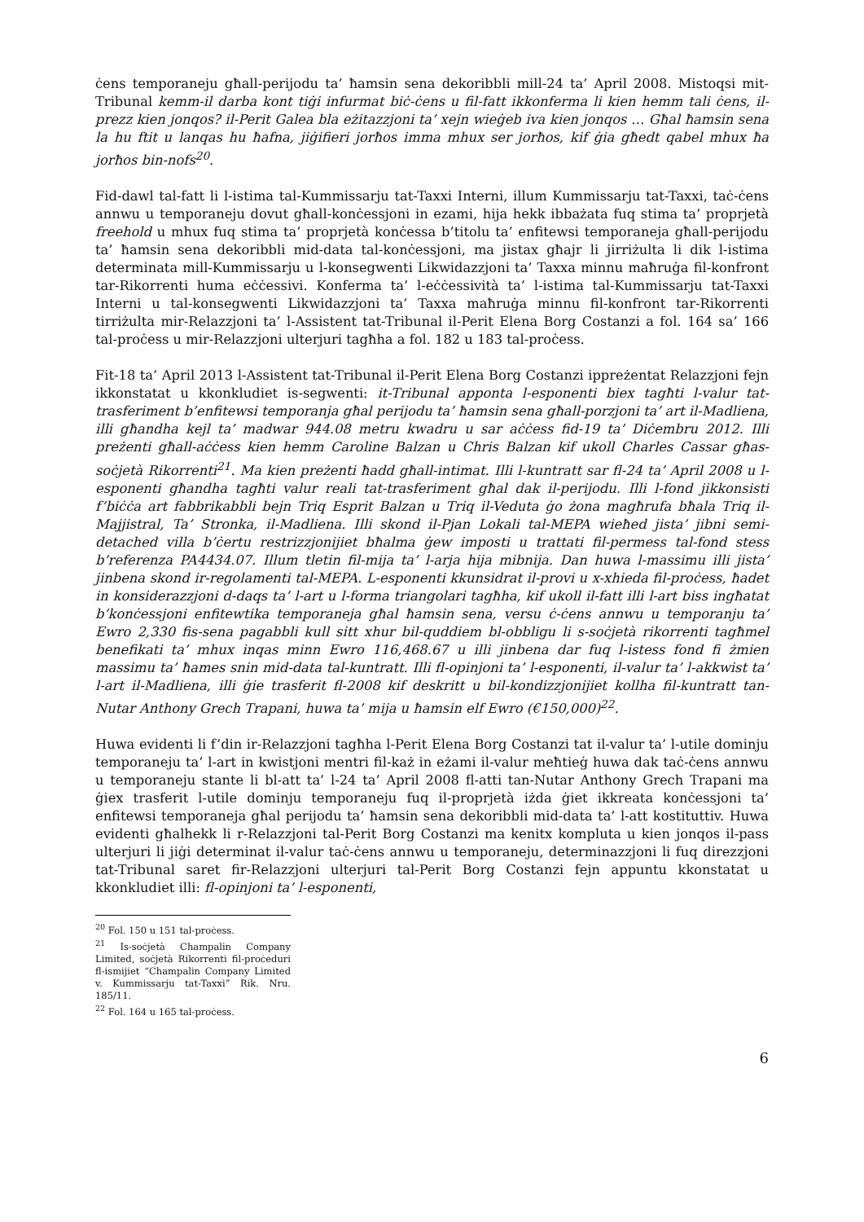ċens temporaneju għall-perijodu ta’ ħamsin sena dekoribbli mill-24 ta’ April 2008. Mistoqsi mit-Tribunal kemm-il darba kont tiġi infurmat biċ-ċens u fil-fatt ikkonferma li kien hemm tali ċens, il-prezz kien jonqos? il-Perit Galea bla eżitazzjoni ta’ xejn wieġeb iva kien jonqos … Għal ħamsin sena la hu ftit u lanqas hu ħafna, jiġifieri jorħos imma mhux ser jorħos, kif ġia għedt qabel mhux ħa jorħos bin-nofs<sup>20</sup>.
Fid-dawl tal-fatt li l-istima tal-Kummissarju tat-Taxxi Interni, illum Kummissarju tat-Taxxi, taċ-ċens annwu u temporaneju dovut għall-konċessjoni in ezami, hija hekk ibbażata fuq stima ta’ proprjetà freehold u mhux fuq stima ta’ proprjetà konċessa b’titolu ta’ enfitewsi temporaneja għall-perijodu ta’ ħamsin sena dekoribbli mid-data tal-konċessjoni, ma jistax għajr li jirriżulta li dik l-istima determinata mill-Kummissarju u l-konsegwenti Likwidazzjoni ta’ Taxxa minnu maħruġa fil-konfront tar-Rikorrenti huma eċċessivi. Konferma ta’ l-eċċessività ta’ l-istima tal-Kummissarju tat-Taxxi Interni u tal-konsegwenti Likwidazzjoni ta’ Taxxa maħruġa minnu fil-konfront tar-Rikorrenti tirriżulta mir-Relazzjoni ta’ l-Assistent tat-Tribunal il-Perit Elena Borg Costanzi a fol. 164 sa’ 166 tal-proċess u mir-Relazzjoni ulterjuri tagħha a fol. 182 u 183 tal-proċess.
Fit-18 ta’ April 2013 l-Assistent tat-Tribunal il-Perit Elena Borg Costanzi ippreżentat Relazzjoni fejn ikkonstatat u kkonkludiet is-segwenti: it-Tribunal apponta l-esponenti biex tagħti l-valur tat-trasferiment b’enfitewsi temporanja għal perijodu ta’ ħamsin sena għall-porzjoni ta’ art il-Madliena, illi għandha kejl ta’ madwar 944.08 metru kwadru u sar aċċess fid-19 ta’ Diċembru 2012. Illi preżenti għall-aċċess kien hemm Caroline Balzan u Chris Balzan kif ukoll Charles Cassar għas-soċjetà Rikorrenti<sup>21</sup>. Ma kien preżenti ħadd għall-intimat. Illi l-kuntratt sar fl-24 ta’ April 2008 u l-esponenti għandha tagħti valur reali tat-trasferiment għal dak il-perijodu. Illi l-fond jikkonsisti f’biċċa art fabbrikabbli bejn Triq Esprit Balzan u Triq il-Veduta ġo żona magħrufa bħala Triq il-Majjistral, Ta’ Stronka, il-Madliena. Illi skond il-Pjan Lokali tal-MEPA wieħed jista’ jibni semi-detached villa b’ċertu restrizzjonijiet bħalma ġew imposti u trattati fil-permess tal-fond stess b’referenza PA4434.07. Illum tletin fil-mija ta’ l-arja hija mibnija. Dan huwa l-massimu illi jista’ jinbena skond ir-regolamenti tal-MEPA. L-esponenti kkunsidrat il-provi u x-xhieda fil-proċess, ħadet in konsiderazzjoni d-daqs ta’ l-art u l-forma triangolari tagħha, kif ukoll il-fatt illi l-art biss ingħatat b’konċessjoni enfitewtika temporaneja għal ħamsin sena, versu ċ-ċens annwu u temporanju ta’ Ewro 2,330 fis-sena pagabbli kull sitt xhur bil-quddiem bl-obbligu li s-soċjetà rikorrenti tagħmel benefikati ta’ mhux inqas minn Ewro 116,468.67 u illi jinbena dar fuq l-istess fond fi żmien massimu ta’ ħames snin mid-data tal-kuntratt. Illi fl-opinjoni ta’ l-esponenti, il-valur ta’ l-akkwist ta’ l-art il-Madliena, illi ġie trasferit fl-2008 kif deskritt u bil-kondizzjonijiet kollha fil-kuntratt tan-Nutar Anthony Grech Trapani, huwa ta’ mija u ħamsin elf Ewro (€150,000)<sup>22</sup>.
Huwa evidenti li f’din ir-Relazzjoni tagħha l-Perit Elena Borg Costanzi tat il-valur ta’ l-utile dominju temporaneju ta’ l-art in kwistjoni mentri fil-każ in eżami il-valur meħtieġ huwa dak taċ-ċens annwu u temporaneju stante li bl-att ta’ l-24 ta’ April 2008 fl-atti tan-Nutar Anthony Grech Trapani ma ġiex trasferit l-utile dominju temporaneju fuq il-proprjetà iżda ġiet ikkreata konċessjoni ta’ enfitewsi temporaneja għal perijodu ta’ ħamsin sena dekoribbli mid-data ta’ l-att kostituttiv. Huwa evidenti għalhekk li r-Relazzjoni tal-Perit Borg Costanzi ma kenitx kompluta u kien jonqos il-pass ulterjuri li jiġi determinat il-valur taċ-ċens annwu u temporaneju, determinazzjoni li fuq direzzjoni tat-Tribunal saret fir-Relazzjoni ulterjuri tal-Perit Borg Costanzi fejn appuntu kkonstatat u kkonkludiet illi: fl-opinjoni ta’ l-esponenti,
<sup>20</sup> Fol. 150 u 151 tal-proċess.
<sup>21</sup> Is-soċjetà Champalin Company Limited, soċjetà Rikorrenti fil-proċeduri fl-ismijiet “Champalin Company Limited v. Kummissarju tat-Taxxi” Rik. Nru. 185/11.
<sup>22</sup> Fol. 164 u 165 tal-proċess.
6